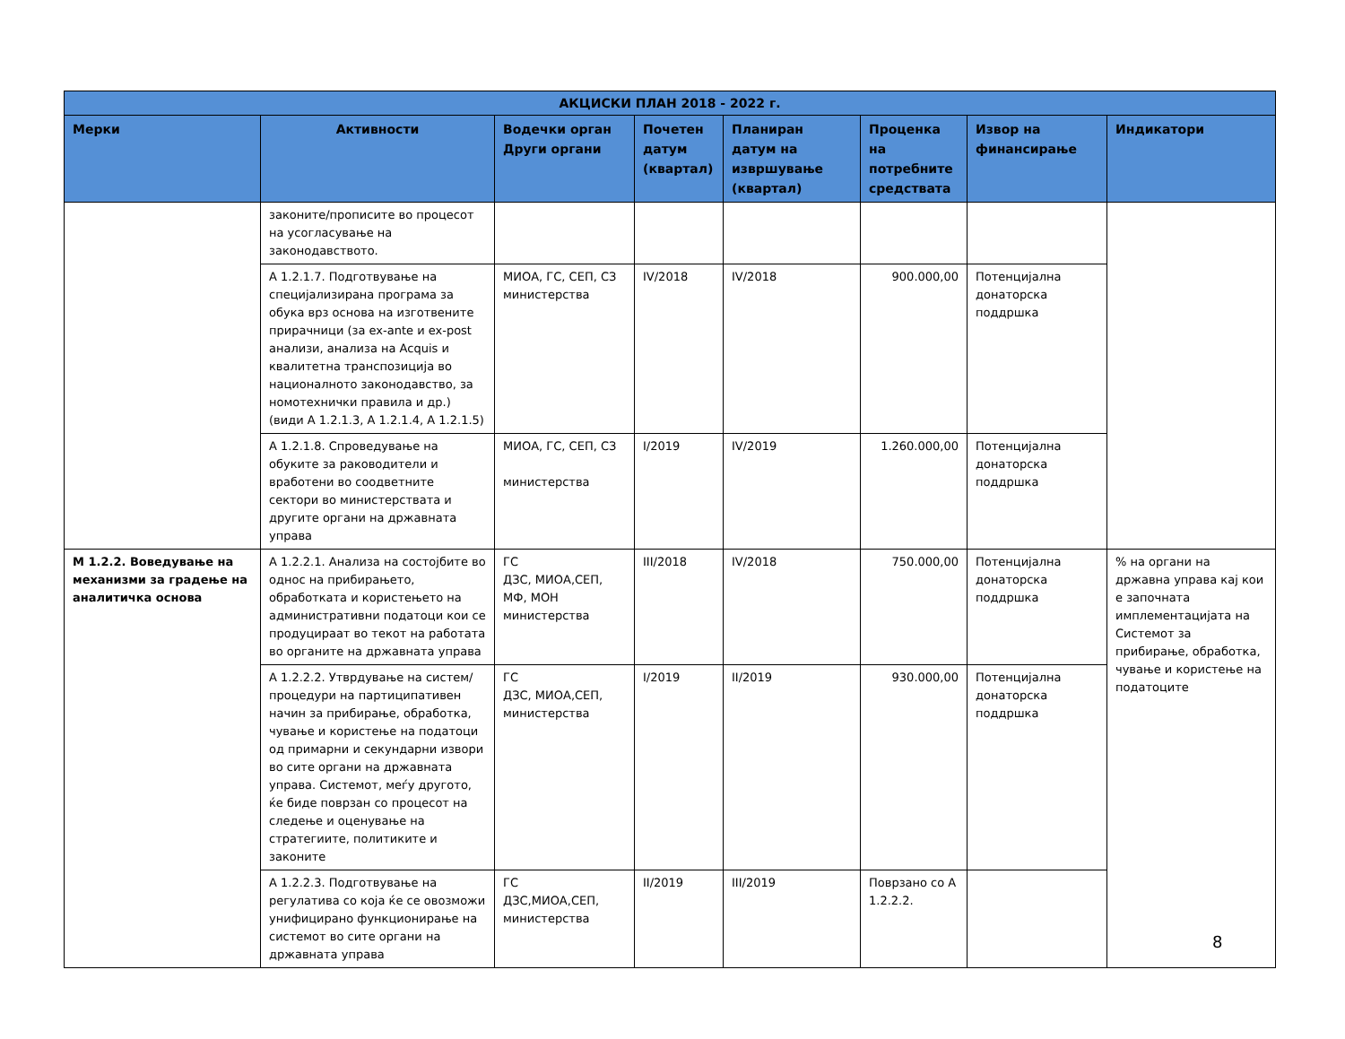| АКЦИСКИ ПЛАН 2018 - 2022 г. | | | | | | | |
| --- | --- | --- | --- | --- | --- | --- | --- |
| Мерки | Активности | Водечки орган Други органи | Почетен датум (квартал) | Планиран датум на извршување (квартал) | Проценка на потребните средствата | Извор на финансирање | Индикатори |
| | законите/прописите во процесот на усогласување на законодавството. | | | | | | |
| | А 1.2.1.7. Подготвување на специјализирана програма за обука врз основа на изготвените прирачници (за ex-ante и ex-post анализи, анализа на Acquis и квалитетна транспозиција во националното законодавство, за номотехнички правила и др.) (види А 1.2.1.3, А 1.2.1.4, А 1.2.1.5) | МИОА, ГС, СЕП, СЗ министерства | IV/2018 | IV/2018 | 900.000,00 | Потенцијална донаторска поддршка | |
| | А 1.2.1.8. Спроведување на обуките за раководители и вработени во соодветните сектори во министерствата и другите органи на државната управа | МИОА, ГС, СЕП, СЗ министерства | I/2019 | IV/2019 | 1.260.000,00 | Потенцијална донаторска поддршка | |
| М 1.2.2. Воведување на механизми за градење на аналитичка основа | А 1.2.2.1. Анализа на состојбите во однос на прибирањето, обработката и користењето на административни податоци кои се продуцираат во текот на работата во органите на државната управа | ГС ДЗС, МИОА,СЕП, МФ, МОН министерства | III/2018 | IV/2018 | 750.000,00 | Потенцијална донаторска поддршка | % на органи на државна управа кај кои е започната имплементацијата на Системот за прибирање, обработка, чување и користење на податоците |
| | А 1.2.2.2. Утврдување на систем/ процедури на партиципативен начин за прибирање, обработка, чување и користење на податоци од примарни и секундарни извори во сите органи на државната управа. Системот, меѓу другото, ќе биде поврзан со процесот на следење и оценување на стратегиите, политиките и законите | ГС ДЗС, МИОА,СЕП, министерства | I/2019 | II/2019 | 930.000,00 | Потенцијална донаторска поддршка | |
| | А 1.2.2.3. Подготвување на регулатива со која ќе се овозможи унифицирано функционирање на системот во сите органи на државната управа | ГС ДЗС,МИОА,СЕП, министерства | II/2019 | III/2019 | Поврзано со А 1.2.2.2. | | |
8